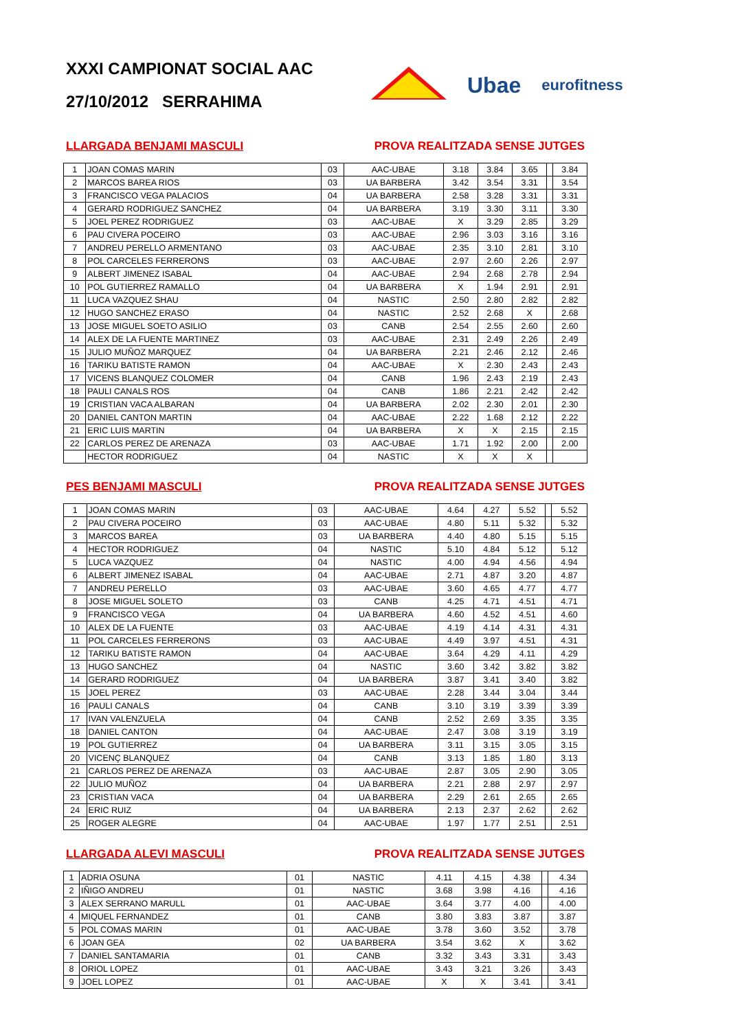XXXI CAMPIONAT SOCIAL AAC
27/10/2012 SERRAHIMA
Ubae eurofitness
LLARGADA BENJAMI MASCULI PROVA REALITZADA SENSE JUTGES
| 1 | JOAN COMAS MARIN | 03 | AAC-UBAE | 3.18 | 3.84 | 3.65 | | 3.84 |
| 2 | MARCOS BAREA RIOS | 03 | UA BARBERA | 3.42 | 3.54 | 3.31 | | 3.54 |
| 3 | FRANCISCO VEGA PALACIOS | 04 | UA BARBERA | 2.58 | 3.28 | 3.31 | | 3.31 |
| 4 | GERARD RODRIGUEZ SANCHEZ | 04 | UA BARBERA | 3.19 | 3.30 | 3.11 | | 3.30 |
| 5 | JOEL PEREZ RODRIGUEZ | 03 | AAC-UBAE | X | 3.29 | 2.85 | | 3.29 |
| 6 | PAU CIVERA POCEIRO | 03 | AAC-UBAE | 2.96 | 3.03 | 3.16 | | 3.16 |
| 7 | ANDREU PERELLO ARMENTANO | 03 | AAC-UBAE | 2.35 | 3.10 | 2.81 | | 3.10 |
| 8 | POL CARCELES FERRERONS | 03 | AAC-UBAE | 2.97 | 2.60 | 2.26 | | 2.97 |
| 9 | ALBERT JIMENEZ ISABAL | 04 | AAC-UBAE | 2.94 | 2.68 | 2.78 | | 2.94 |
| 10 | POL GUTIERREZ RAMALLO | 04 | UA BARBERA | X | 1.94 | 2.91 | | 2.91 |
| 11 | LUCA VAZQUEZ SHAU | 04 | NASTIC | 2.50 | 2.80 | 2.82 | | 2.82 |
| 12 | HUGO SANCHEZ ERASO | 04 | NASTIC | 2.52 | 2.68 | X | | 2.68 |
| 13 | JOSE MIGUEL SOETO ASILIO | 03 | CANB | 2.54 | 2.55 | 2.60 | | 2.60 |
| 14 | ALEX DE LA FUENTE MARTINEZ | 03 | AAC-UBAE | 2.31 | 2.49 | 2.26 | | 2.49 |
| 15 | JULIO MUÑOZ MARQUEZ | 04 | UA BARBERA | 2.21 | 2.46 | 2.12 | | 2.46 |
| 16 | TARIKU BATISTE RAMON | 04 | AAC-UBAE | X | 2.30 | 2.43 | | 2.43 |
| 17 | VICENS BLANQUEZ COLOMER | 04 | CANB | 1.96 | 2.43 | 2.19 | | 2.43 |
| 18 | PAULI CANALS ROS | 04 | CANB | 1.86 | 2.21 | 2.42 | | 2.42 |
| 19 | CRISTIAN VACA ALBARAN | 04 | UA BARBERA | 2.02 | 2.30 | 2.01 | | 2.30 |
| 20 | DANIEL CANTON MARTIN | 04 | AAC-UBAE | 2.22 | 1.68 | 2.12 | | 2.22 |
| 21 | ERIC LUIS MARTIN | 04 | UA BARBERA | X | X | 2.15 | | 2.15 |
| 22 | CARLOS PEREZ DE ARENAZA | 03 | AAC-UBAE | 1.71 | 1.92 | 2.00 | | 2.00 |
| | HECTOR RODRIGUEZ | 04 | NASTIC | X | X | X | | |
PES BENJAMI MASCULI PROVA REALITZADA SENSE JUTGES
| 1 | JOAN COMAS MARIN | 03 | AAC-UBAE | 4.64 | 4.27 | 5.52 | | 5.52 |
| 2 | PAU CIVERA POCEIRO | 03 | AAC-UBAE | 4.80 | 5.11 | 5.32 | | 5.32 |
| 3 | MARCOS BAREA | 03 | UA BARBERA | 4.40 | 4.80 | 5.15 | | 5.15 |
| 4 | HECTOR RODRIGUEZ | 04 | NASTIC | 5.10 | 4.84 | 5.12 | | 5.12 |
| 5 | LUCA VAZQUEZ | 04 | NASTIC | 4.00 | 4.94 | 4.56 | | 4.94 |
| 6 | ALBERT JIMENEZ ISABAL | 04 | AAC-UBAE | 2.71 | 4.87 | 3.20 | | 4.87 |
| 7 | ANDREU PERELLO | 03 | AAC-UBAE | 3.60 | 4.65 | 4.77 | | 4.77 |
| 8 | JOSE MIGUEL SOLETO | 03 | CANB | 4.25 | 4.71 | 4.51 | | 4.71 |
| 9 | FRANCISCO VEGA | 04 | UA BARBERA | 4.60 | 4.52 | 4.51 | | 4.60 |
| 10 | ALEX DE LA FUENTE | 03 | AAC-UBAE | 4.19 | 4.14 | 4.31 | | 4.31 |
| 11 | POL CARCELES FERRERONS | 03 | AAC-UBAE | 4.49 | 3.97 | 4.51 | | 4.31 |
| 12 | TARIKU BATISTE RAMON | 04 | AAC-UBAE | 3.64 | 4.29 | 4.11 | | 4.29 |
| 13 | HUGO SANCHEZ | 04 | NASTIC | 3.60 | 3.42 | 3.82 | | 3.82 |
| 14 | GERARD RODRIGUEZ | 04 | UA BARBERA | 3.87 | 3.41 | 3.40 | | 3.82 |
| 15 | JOEL PEREZ | 03 | AAC-UBAE | 2.28 | 3.44 | 3.04 | | 3.44 |
| 16 | PAULI CANALS | 04 | CANB | 3.10 | 3.19 | 3.39 | | 3.39 |
| 17 | IVAN VALENZUELA | 04 | CANB | 2.52 | 2.69 | 3.35 | | 3.35 |
| 18 | DANIEL CANTON | 04 | AAC-UBAE | 2.47 | 3.08 | 3.19 | | 3.19 |
| 19 | POL GUTIERREZ | 04 | UA BARBERA | 3.11 | 3.15 | 3.05 | | 3.15 |
| 20 | VICENÇ BLANQUEZ | 04 | CANB | 3.13 | 1.85 | 1.80 | | 3.13 |
| 21 | CARLOS PEREZ DE ARENAZA | 03 | AAC-UBAE | 2.87 | 3.05 | 2.90 | | 3.05 |
| 22 | JULIO MUÑOZ | 04 | UA BARBERA | 2.21 | 2.88 | 2.97 | | 2.97 |
| 23 | CRISTIAN VACA | 04 | UA BARBERA | 2.29 | 2.61 | 2.65 | | 2.65 |
| 24 | ERIC RUIZ | 04 | UA BARBERA | 2.13 | 2.37 | 2.62 | | 2.62 |
| 25 | ROGER ALEGRE | 04 | AAC-UBAE | 1.97 | 1.77 | 2.51 | | 2.51 |
LLARGADA ALEVI MASCULI PROVA REALITZADA SENSE JUTGES
| 1 | ADRIA OSUNA | 01 | NASTIC | 4.11 | 4.15 | 4.38 | | 4.34 |
| 2 | IÑIGO ANDREU | 01 | NASTIC | 3.68 | 3.98 | 4.16 | | 4.16 |
| 3 | ALEX SERRANO MARULL | 01 | AAC-UBAE | 3.64 | 3.77 | 4.00 | | 4.00 |
| 4 | MIQUEL FERNANDEZ | 01 | CANB | 3.80 | 3.83 | 3.87 | | 3.87 |
| 5 | POL COMAS MARIN | 01 | AAC-UBAE | 3.78 | 3.60 | 3.52 | | 3.78 |
| 6 | JOAN GEA | 02 | UA BARBERA | 3.54 | 3.62 | X | | 3.62 |
| 7 | DANIEL SANTAMARIA | 01 | CANB | 3.32 | 3.43 | 3.31 | | 3.43 |
| 8 | ORIOL LOPEZ | 01 | AAC-UBAE | 3.43 | 3.21 | 3.26 | | 3.43 |
| 9 | JOEL LOPEZ | 01 | AAC-UBAE | X | X | 3.41 | | 3.41 |